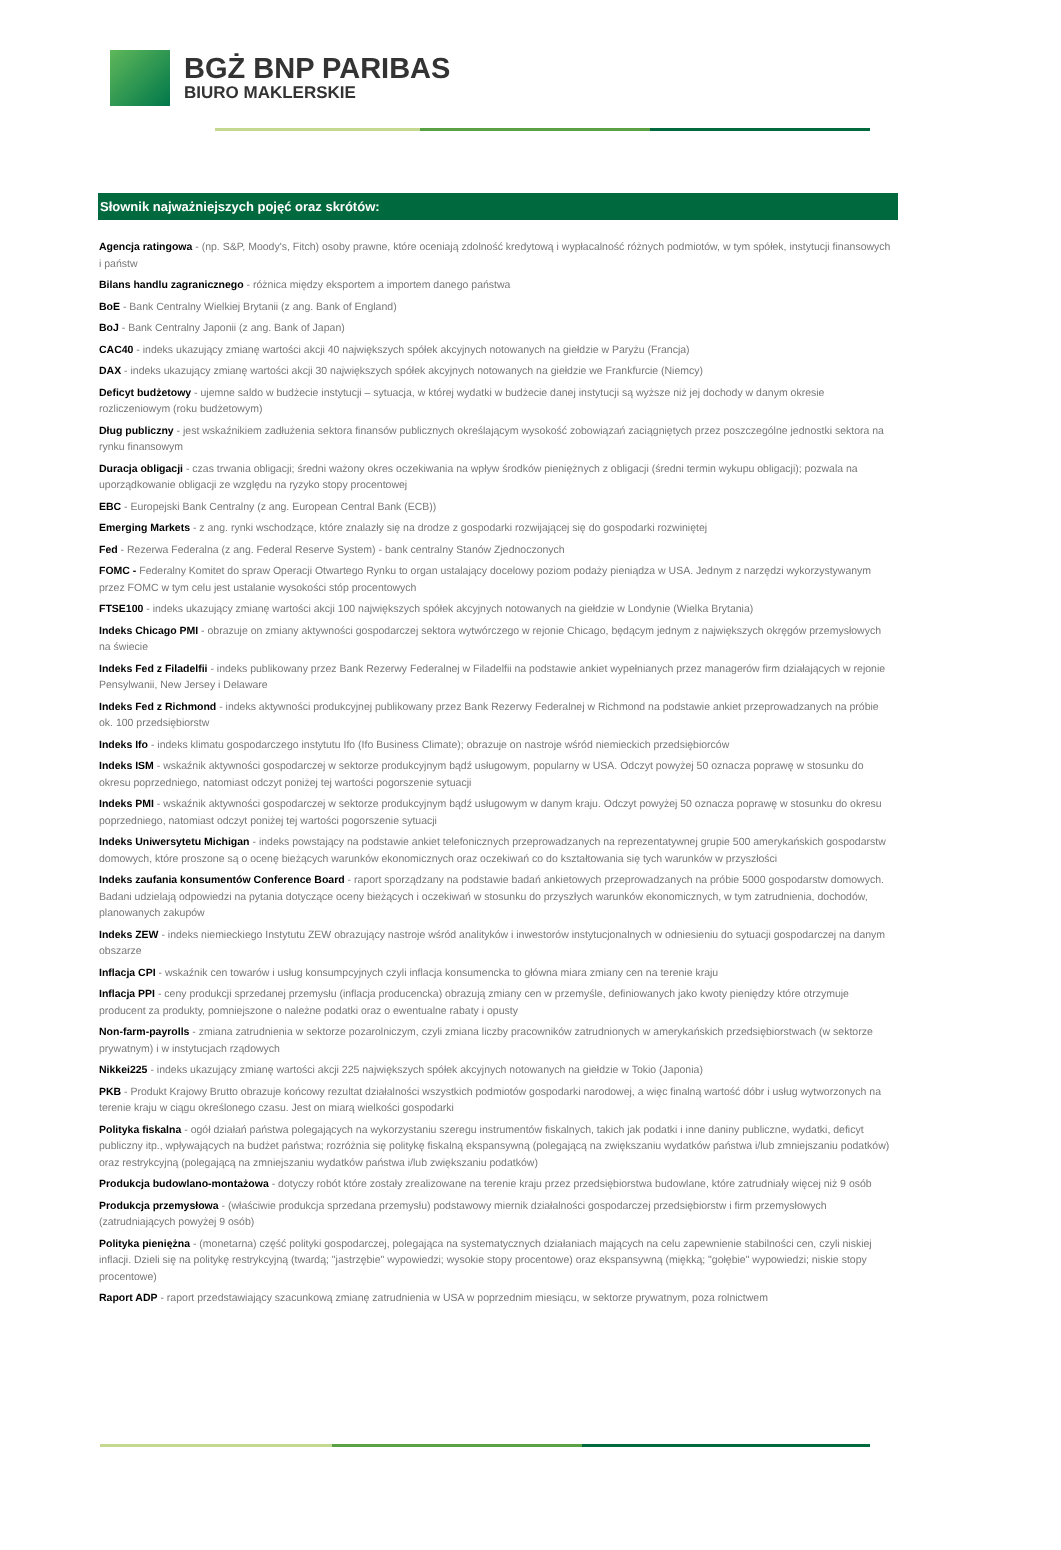BGŻ BNP PARIBAS
BIURO MAKLERSKIE
Słownik najważniejszych pojęć oraz skrótów:
Agencja ratingowa - (np. S&P, Moody's, Fitch) osoby prawne, które oceniają zdolność kredytową i wypłacalność różnych podmiotów, w tym spółek, instytucji finansowych i państw
Bilans handlu zagranicznego - różnica między eksportem a importem danego państwa
BoE - Bank Centralny Wielkiej Brytanii (z ang. Bank of England)
BoJ - Bank Centralny Japonii (z ang. Bank of Japan)
CAC40 - indeks ukazujący zmianę wartości akcji 40 największych spółek akcyjnych notowanych na giełdzie w Paryżu (Francja)
DAX - indeks ukazujący zmianę wartości akcji 30 największych spółek akcyjnych notowanych na giełdzie we Frankfurcie (Niemcy)
Deficyt budżetowy - ujemne saldo w budżecie instytucji – sytuacja, w której wydatki w budżecie danej instytucji są wyższe niż jej dochody w danym okresie rozliczeniowym (roku budżetowym)
Dług publiczny - jest wskaźnikiem zadłużenia sektora finansów publicznych określającym wysokość zobowiązań zaciągniętych przez poszczególne jednostki sektora na rynku finansowym
Duracja obligacji - czas trwania obligacji; średni ważony okres oczekiwania na wpływ środków pieniężnych z obligacji (średni termin wykupu obligacji); pozwala na uporządkowanie obligacji ze względu na ryzyko stopy procentowej
EBC - Europejski Bank Centralny (z ang. European Central Bank (ECB))
Emerging Markets - z ang. rynki wschodzące, które znalazły się na drodze z gospodarki rozwijającej się do gospodarki rozwiniętej
Fed - Rezerwa Federalna (z ang. Federal Reserve System) - bank centralny Stanów Zjednoczonych
FOMC - Federalny Komitet do spraw Operacji Otwartego Rynku to organ ustalający docelowy poziom podaży pieniądza w USA. Jednym z narzędzi wykorzystywanym przez FOMC w tym celu jest ustalanie wysokości stóp procentowych
FTSE100 - indeks ukazujący zmianę wartości akcji 100 największych spółek akcyjnych notowanych na giełdzie w Londynie (Wielka Brytania)
Indeks Chicago PMI - obrazuje on zmiany aktywności gospodarczej sektora wytwórczego w rejonie Chicago, będącym jednym z największych okręgów przemysłowych na świecie
Indeks Fed z Filadelfii - indeks publikowany przez Bank Rezerwy Federalnej w Filadelfii na podstawie ankiet wypełnianych przez managerów firm działających w rejonie Pensylwanii, New Jersey i Delaware
Indeks Fed z Richmond - indeks aktywności produkcyjnej publikowany przez Bank Rezerwy Federalnej w Richmond na podstawie ankiet przeprowadzanych na próbie ok. 100 przedsiębiorstw
Indeks Ifo - indeks klimatu gospodarczego instytutu Ifo (Ifo Business Climate); obrazuje on nastroje wśród niemieckich przedsiębiorców
Indeks ISM - wskaźnik aktywności gospodarczej w sektorze produkcyjnym bądź usługowym, popularny w USA. Odczyt powyżej 50 oznacza poprawę w stosunku do okresu poprzedniego, natomiast odczyt poniżej tej wartości pogorszenie sytuacji
Indeks PMI - wskaźnik aktywności gospodarczej w sektorze produkcyjnym bądź usługowym w danym kraju. Odczyt powyżej 50 oznacza poprawę w stosunku do okresu poprzedniego, natomiast odczyt poniżej tej wartości pogorszenie sytuacji
Indeks Uniwersytetu Michigan - indeks powstający na podstawie ankiet telefonicznych przeprowadzanych na reprezentatywnej grupie 500 amerykańskich gospodarstw domowych, które proszone są o ocenę bieżących warunków ekonomicznych oraz oczekiwań co do kształtowania się tych warunków w przyszłości
Indeks zaufania konsumentów Conference Board - raport sporządzany na podstawie badań ankietowych przeprowadzanych na próbie 5000 gospodarstw domowych. Badani udzielają odpowiedzi na pytania dotyczące oceny bieżących i oczekiwań w stosunku do przyszłych warunków ekonomicznych, w tym zatrudnienia, dochodów, planowanych zakupów
Indeks ZEW - indeks niemieckiego Instytutu ZEW obrazujący nastroje wśród analityków i inwestorów instytucjonalnych w odniesieniu do sytuacji gospodarczej na danym obszarze
Inflacja CPI - wskaźnik cen towarów i usług konsumpcyjnych czyli inflacja konsumencka to główna miara zmiany cen na terenie kraju
Inflacja PPI - ceny produkcji sprzedanej przemysłu (inflacja producencka) obrazują zmiany cen w przemyśle, definiowanych jako kwoty pieniędzy które otrzymuje producent za produkty, pomniejszone o należne podatki oraz o ewentualne rabaty i opusty
Non-farm-payrolls - zmiana zatrudnienia w sektorze pozarolniczym, czyli zmiana liczby pracowników zatrudnionych w amerykańskich przedsiębiorstwach (w sektorze prywatnym) i w instytucjach rządowych
Nikkei225 - indeks ukazujący zmianę wartości akcji 225 największych spółek akcyjnych notowanych na giełdzie w Tokio (Japonia)
PKB - Produkt Krajowy Brutto obrazuje końcowy rezultat działalności wszystkich podmiotów gospodarki narodowej, a więc finalną wartość dóbr i usług wytworzonych na terenie kraju w ciągu określonego czasu. Jest on miarą wielkości gospodarki
Polityka fiskalna - ogół działań państwa polegających na wykorzystaniu szeregu instrumentów fiskalnych, takich jak podatki i inne daniny publiczne, wydatki, deficyt publiczny itp., wpływających na budżet państwa; rozróżnia się politykę fiskalną ekspansywną (polegającą na zwiększaniu wydatków państwa i/lub zmniejszaniu podatków) oraz restrykcyjną (polegającą na zmniejszaniu wydatków państwa i/lub zwiększaniu podatków)
Produkcja budowlano-montażowa - dotyczy robót które zostały zrealizowane na terenie kraju przez przedsiębiorstwa budowlane, które zatrudniały więcej niż 9 osób
Produkcja przemysłowa - (właściwie produkcja sprzedana przemysłu) podstawowy miernik działalności gospodarczej przedsiębiorstw i firm przemysłowych (zatrudniających powyżej 9 osób)
Polityka pieniężna - (monetarna) część polityki gospodarczej, polegająca na systematycznych działaniach mających na celu zapewnienie stabilności cen, czyli niskiej inflacji. Dzieli się na politykę restrykcyjną (twardą; "jastrzębie" wypowiedzi; wysokie stopy procentowe) oraz ekspansywną (miękką; "gołębie" wypowiedzi; niskie stopy procentowe)
Raport ADP - raport przedstawiający szacunkową zmianę zatrudnienia w USA w poprzednim miesiącu, w sektorze prywatnym, poza rolnictwem